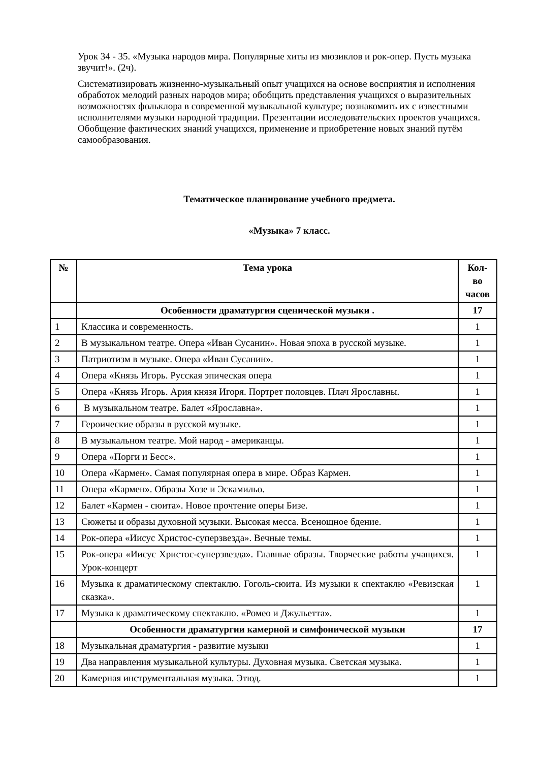Урок 34 - 35. «Музыка народов мира. Популярные хиты из мюзиклов и рок-опер. Пусть музыка звучит!». (2ч).
Систематизировать жизненно-музыкальный опыт учащихся на основе восприятия и исполнения обработок мелодий разных народов мира; обобщить представления учащихся о выразительных возможностях фольклора в современной музыкальной культуре; познакомить их с известными исполнителями музыки народной традиции. Презентации исследовательских проектов учащихся. Обобщение фактических знаний учащихся, применение и приобретение новых знаний путём самообразования.
Тематическое планирование учебного предмета.
«Музыка» 7 класс.
| № | Тема урока | Кол-во часов |
| --- | --- | --- |
| | Особенности драматургии сценической музыки . | 17 |
| 1 | Классика и современность. | 1 |
| 2 | В музыкальном театре. Опера «Иван Сусанин». Новая эпоха в русской музыке. | 1 |
| 3 | Патриотизм в музыке. Опера «Иван Сусанин». | 1 |
| 4 | Опера «Князь Игорь. Русская эпическая опера | 1 |
| 5 | Опера «Князь Игорь. Ария князя Игоря. Портрет половцев. Плач Ярославны. | 1 |
| 6 | В музыкальном театре. Балет «Ярославна». | 1 |
| 7 | Героические образы в русской музыке. | 1 |
| 8 | В музыкальном театре. Мой народ - американцы. | 1 |
| 9 | Опера «Порги и Бесс». | 1 |
| 10 | Опера «Кармен». Самая популярная опера в мире. Образ Кармен. | 1 |
| 11 | Опера «Кармен». Образы Хозе и Эскамильо. | 1 |
| 12 | Балет «Кармен - сюита». Новое прочтение оперы Бизе. | 1 |
| 13 | Сюжеты и образы духовной музыки. Высокая месса. Всенощное бдение. | 1 |
| 14 | Рок-опера «Иисус Христос-суперзвезда». Вечные темы. | 1 |
| 15 | Рок-опера «Иисус Христос-суперзвезда». Главные образы. Творческие работы учащихся. Урок-концерт | 1 |
| 16 | Музыка к драматическому спектаклю. Гоголь-сюита. Из музыки к спектаклю «Ревизская сказка». | 1 |
| 17 | Музыка к драматическому спектаклю. «Ромео и Джульетта». | 1 |
| | Особенности драматургии камерной и симфонической музыки | 17 |
| 18 | Музыкальная драматургия - развитие музыки | 1 |
| 19 | Два направления музыкальной культуры. Духовная музыка. Светская музыка. | 1 |
| 20 | Камерная инструментальная музыка. Этюд. | 1 |